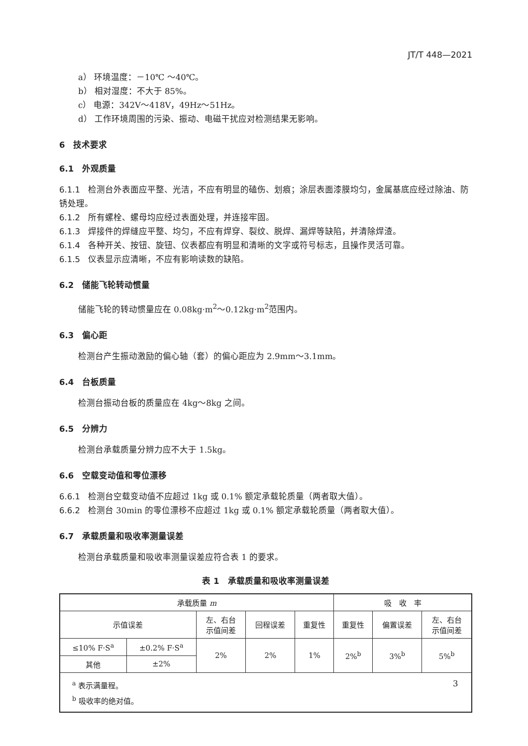JT/T 448—2021
a） 环境温度：－10℃ ～40℃。
b） 相对湿度：不大于 85%。
c） 电源：342V～418V，49Hz～51Hz。
d） 工作环境周围的污染、振动、电磁干扰应对检测结果无影响。
6　技术要求
6.1　外观质量
6.1.1 检测台外表面应平整、光洁，不应有明显的磕伤、划痕；涂层表面漆膜均匀，金属基底应经过除油、防锈处理。
6.1.2 所有螺栓、螺母均应经过表面处理，并连接牢固。
6.1.3 焊接件的焊缝应平整、均匀，不应有焊穿、裂纹、脱焊、漏焊等缺陷，并清除焊渣。
6.1.4 各种开关、按钮、旋钮、仪表都应有明显和清晰的文字或符号标志，且操作灵活可靠。
6.1.5 仪表显示应清晰，不应有影响读数的缺陷。
6.2　储能飞轮转动惯量
储能飞轮的转动惯量应在 0.08kg·m<sup>2</sup>～0.12kg·m<sup>2</sup>范围内。
6.3　偏心距
检测台产生振动激励的偏心轴（套）的偏心距应为 2.9mm～3.1mm。
6.4　台板质量
检测台振动台板的质量应在 4kg～8kg 之间。
6.5　分辨力
检测台承载质量分辨力应不大于 1.5kg。
6.6　空载变动值和零位漂移
6.6.1 检测台空载变动值不应超过 1kg 或 0.1% 额定承载轮质量（两者取大值）。
6.6.2 检测台 30min 的零位漂移不应超过 1kg 或 0.1% 额定承载轮质量（两者取大值）。
6.7　承载质量和吸收率测量误差
检测台承载质量和吸收率测量误差应符合表 1 的要求。
表 1　承载质量和吸收率测量误差
| 承载质量 m | | | | | 吸 收 率 | | |
| 示值误差 | | 左、右台 示值间差 | 回程误差 | 重复性 | 重复性 | 偏置误差 | 左、右台 示值间差 |
| ≤10% F·S<sup>a</sup> | ±0.2% F·S<sup>a</sup> | 2% | 2% | 1% | 2%<sup>b</sup> | 3%<sup>b</sup> | 5%<sup>b</sup> |
| 其他 | ±2% | | | | | | |
| <sup>a</sup> 表示满量程。 <sup>b</sup> 吸收率的绝对值。 | | | | | | | |
3